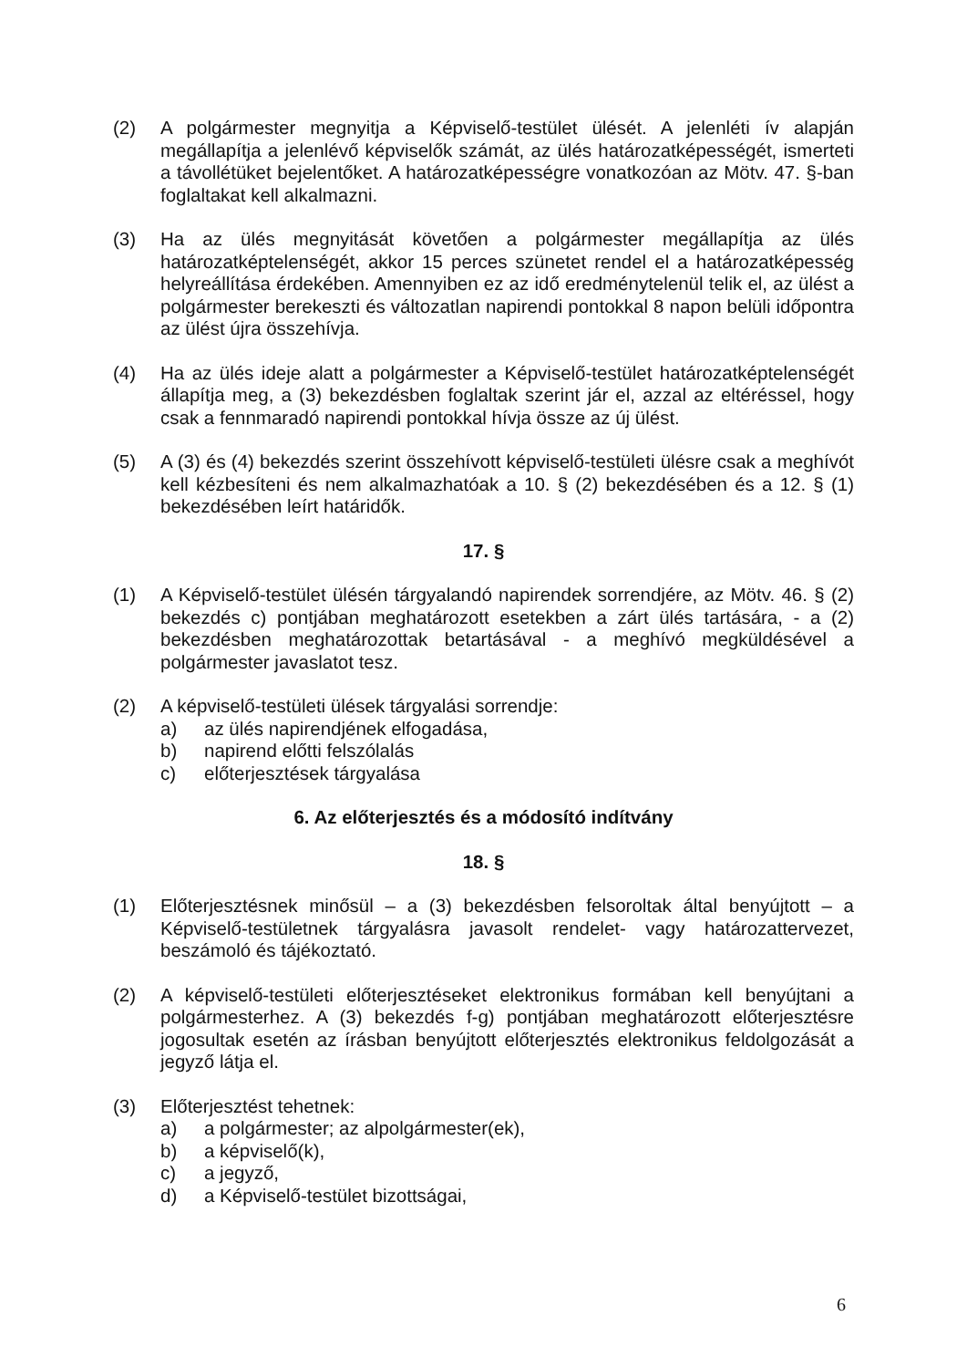(2) A polgármester megnyitja a Képviselő-testület ülését. A jelenléti ív alapján megállapítja a jelenlévő képviselők számát, az ülés határozatképességét, ismerteti a távollétüket bejelentőket. A határozatképességre vonatkozóan az Mötv. 47. §-ban foglaltakat kell alkalmazni.
(3) Ha az ülés megnyitását követően a polgármester megállapítja az ülés határozatképtelenségét, akkor 15 perces szünetet rendel el a határozatképesség helyreállítása érdekében. Amennyiben ez az idő eredménytelenül telik el, az ülést a polgármester berekeszti és változatlan napirendi pontokkal 8 napon belüli időpontra az ülést újra összehívja.
(4) Ha az ülés ideje alatt a polgármester a Képviselő-testület határozatképtelenségét állapítja meg, a (3) bekezdésben foglaltak szerint jár el, azzal az eltéréssel, hogy csak a fennmaradó napirendi pontokkal hívja össze az új ülést.
(5) A (3) és (4) bekezdés szerint összehívott képviselő-testületi ülésre csak a meghívót kell kézbesíteni és nem alkalmazhatóak a 10. § (2) bekezdésében és a 12. § (1) bekezdésében leírt határidők.
17. §
(1) A Képviselő-testület ülésén tárgyalandó napirendek sorrendjére, az Mötv. 46. § (2) bekezdés c) pontjában meghatározott esetekben a zárt ülés tartására, - a (2) bekezdésben meghatározottak betartásával - a meghívó megküldésével a polgármester javaslatot tesz.
(2) A képviselő-testületi ülések tárgyalási sorrendje:
a) az ülés napirendjének elfogadása,
b) napirend előtti felszólalás
c) előterjesztések tárgyalása
6. Az előterjesztés és a módosító indítvány
18. §
(1) Előterjesztésnek minősül – a (3) bekezdésben felsoroltak által benyújtott – a Képviselő-testületnek tárgyalásra javasolt rendelet- vagy határozattervezet, beszámoló és tájékoztató.
(2) A képviselő-testületi előterjesztéseket elektronikus formában kell benyújtani a polgármesterhez. A (3) bekezdés f-g) pontjában meghatározott előterjesztésre jogosultak esetén az írásban benyújtott előterjesztés elektronikus feldolgozását a jegyző látja el.
(3) Előterjesztést tehetnek:
a) a polgármester; az alpolgármester(ek),
b) a képviselő(k),
c) a jegyző,
d) a Képviselő-testület bizottságai,
6